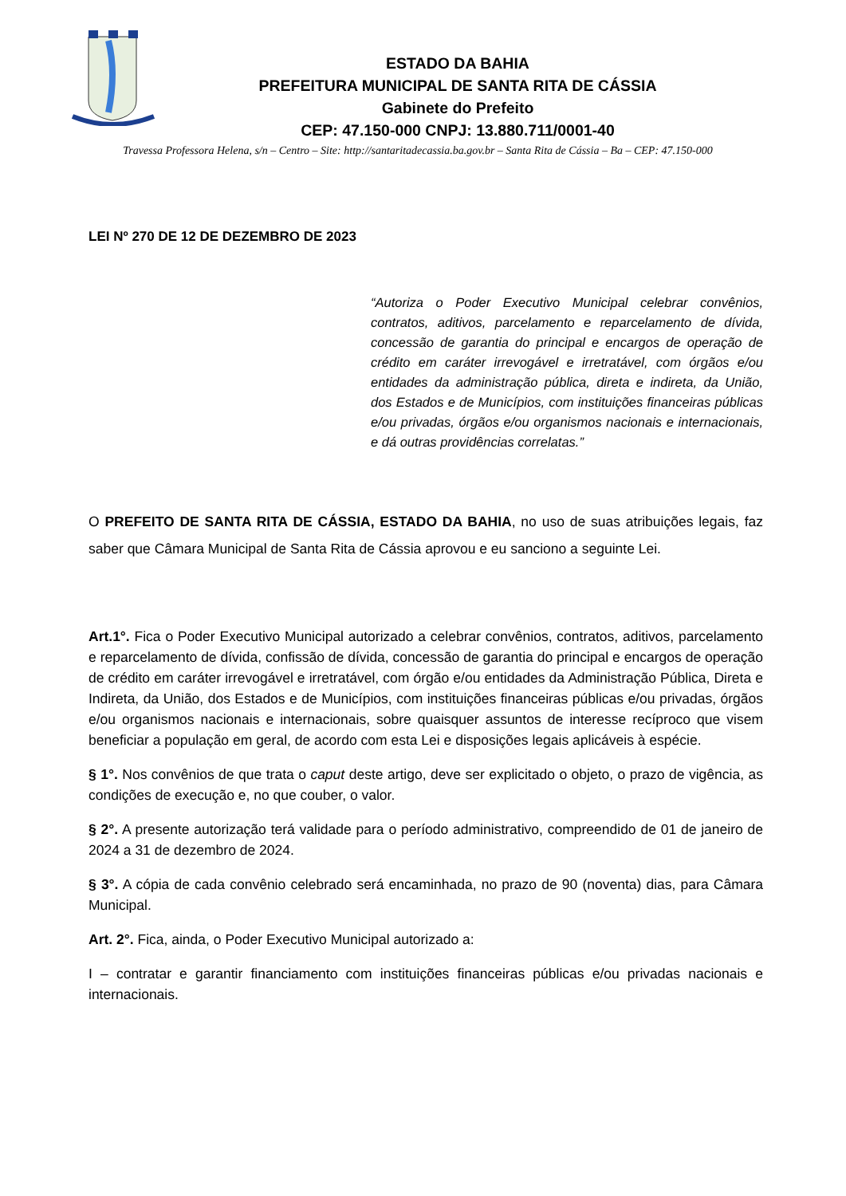ESTADO DA BAHIA
PREFEITURA MUNICIPAL DE SANTA RITA DE CÁSSIA
Gabinete do Prefeito
CEP: 47.150-000 CNPJ: 13.880.711/0001-40
Travessa Professora Helena, s/n – Centro – Site: http://santaritadecassia.ba.gov.br – Santa Rita de Cássia – Ba – CEP: 47.150-000
LEI Nº 270 DE 12 DE DEZEMBRO DE 2023
“Autoriza o Poder Executivo Municipal celebrar convênios, contratos, aditivos, parcelamento e reparcelamento de dívida, concessão de garantia do principal e encargos de operação de crédito em caráter irrevogável e irretratável, com órgãos e/ou entidades da administração pública, direta e indireta, da União, dos Estados e de Municípios, com instituições financeiras públicas e/ou privadas, órgãos e/ou organismos nacionais e internacionais, e dá outras providências correlatas.”
O PREFEITO DE SANTA RITA DE CÁSSIA, ESTADO DA BAHIA, no uso de suas atribuições legais, faz saber que Câmara Municipal de Santa Rita de Cássia aprovou e eu sanciono a seguinte Lei.
Art.1°. Fica o Poder Executivo Municipal autorizado a celebrar convênios, contratos, aditivos, parcelamento e reparcelamento de dívida, confissão de dívida, concessão de garantia do principal e encargos de operação de crédito em caráter irrevogável e irretratável, com órgão e/ou entidades da Administração Pública, Direta e Indireta, da União, dos Estados e de Municípios, com instituições financeiras públicas e/ou privadas, órgãos e/ou organismos nacionais e internacionais, sobre quaisquer assuntos de interesse recíproco que visem beneficiar a população em geral, de acordo com esta Lei e disposições legais aplicáveis à espécie.
§ 1°. Nos convênios de que trata o caput deste artigo, deve ser explicitado o objeto, o prazo de vigência, as condições de execução e, no que couber, o valor.
§ 2°. A presente autorização terá validade para o período administrativo, compreendido de 01 de janeiro de 2024 a 31 de dezembro de 2024.
§ 3°. A cópia de cada convênio celebrado será encaminhada, no prazo de 90 (noventa) dias, para Câmara Municipal.
Art. 2°. Fica, ainda, o Poder Executivo Municipal autorizado a:
I – contratar e garantir financiamento com instituições financeiras públicas e/ou privadas nacionais e internacionais.